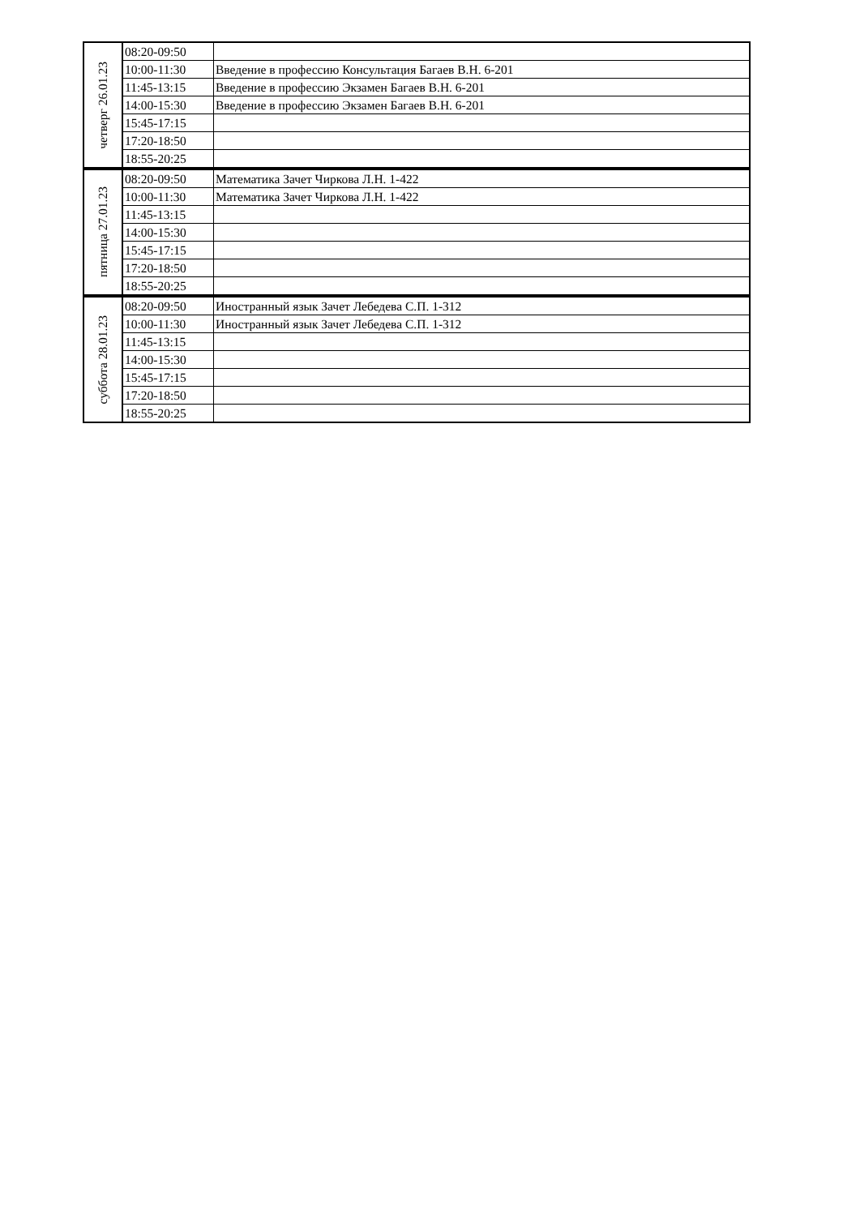| четверг 26.01.23 | 08:20-09:50 | |
| | 10:00-11:30 | Введение в профессию Консультация Багаев В.Н. 6-201 |
| | 11:45-13:15 | Введение в профессию Экзамен Багаев В.Н. 6-201 |
| | 14:00-15:30 | Введение в профессию Экзамен Багаев В.Н. 6-201 |
| | 15:45-17:15 | |
| | 17:20-18:50 | |
| | 18:55-20:25 | |
| пятница 27.01.23 | 08:20-09:50 | Математика Зачет Чиркова Л.Н. 1-422 |
| | 10:00-11:30 | Математика Зачет Чиркова Л.Н. 1-422 |
| | 11:45-13:15 | |
| | 14:00-15:30 | |
| | 15:45-17:15 | |
| | 17:20-18:50 | |
| | 18:55-20:25 | |
| суббота 28.01.23 | 08:20-09:50 | Иностранный язык Зачет Лебедева С.П. 1-312 |
| | 10:00-11:30 | Иностранный язык Зачет Лебедева С.П. 1-312 |
| | 11:45-13:15 | |
| | 14:00-15:30 | |
| | 15:45-17:15 | |
| | 17:20-18:50 | |
| | 18:55-20:25 | |